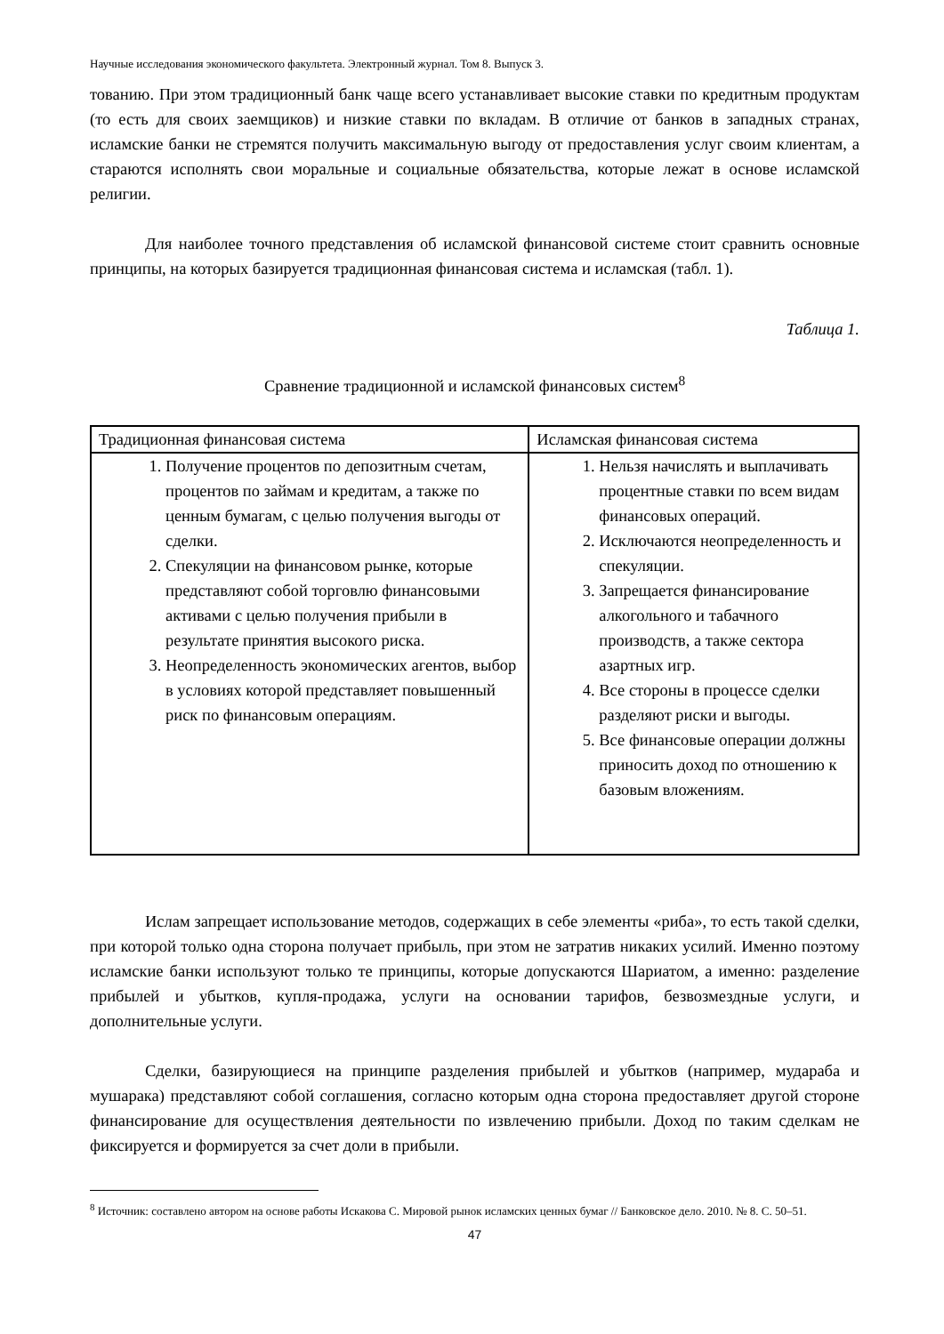Научные исследования экономического факультета. Электронный журнал. Том 8. Выпуск 3.
тованию. При этом традиционный банк чаще всего устанавливает высокие ставки по кредитным продуктам (то есть для своих заемщиков) и низкие ставки по вкладам. В отличие от банков в западных странах, исламские банки не стремятся получить максимальную выгоду от предоставления услуг своим клиентам, а стараются исполнять свои моральные и социальные обязательства, которые лежат в основе исламской религии.
Для наиболее точного представления об исламской финансовой системе стоит сравнить основные принципы, на которых базируется традиционная финансовая система и исламская (табл. 1).
Таблица 1.
Сравнение традиционной и исламской финансовых систем<sup>8</sup>
| Традиционная финансовая система | Исламская финансовая система |
| 1. Получение процентов по депозитным счетам, процентов по займам и кредитам, а также по ценным бумагам, с целью получения выгоды от сделки. 2. Спекуляции на финансовом рынке, которые представляют собой торговлю финансовыми активами с целью получения прибыли в результате принятия высокого риска. 3. Неопределенность экономических агентов, выбор в условиях которой представляет повышенный риск по финансовым операциям. | 1. Нельзя начислять и выплачивать процентные ставки по всем видам финансовых операций. 2. Исключаются неопределенность и спекуляции. 3. Запрещается финансирование алкогольного и табачного производств, а также сектора азартных игр. 4. Все стороны в процессе сделки разделяют риски и выгоды. 5. Все финансовые операции должны приносить доход по отношению к базовым вложениям. |
Ислам запрещает использование методов, содержащих в себе элементы «риба», то есть такой сделки, при которой только одна сторона получает прибыль, при этом не затратив никаких усилий. Именно поэтому исламские банки используют только те принципы, которые допускаются Шариатом, а именно: разделение прибылей и убытков, купля-продажа, услуги на основании тарифов, безвозмездные услуги, и дополнительные услуги.
Сделки, базирующиеся на принципе разделения прибылей и убытков (например, мудараба и мушарака) представляют собой соглашения, согласно которым одна сторона предоставляет другой стороне финансирование для осуществления деятельности по извлечению прибыли. Доход по таким сделкам не фиксируется и формируется за счет доли в прибыли.
<sup>8</sup> Источник: составлено автором на основе работы Искакова С. Мировой рынок исламских ценных бумаг // Банковское дело. 2010. № 8. С. 50–51.
47